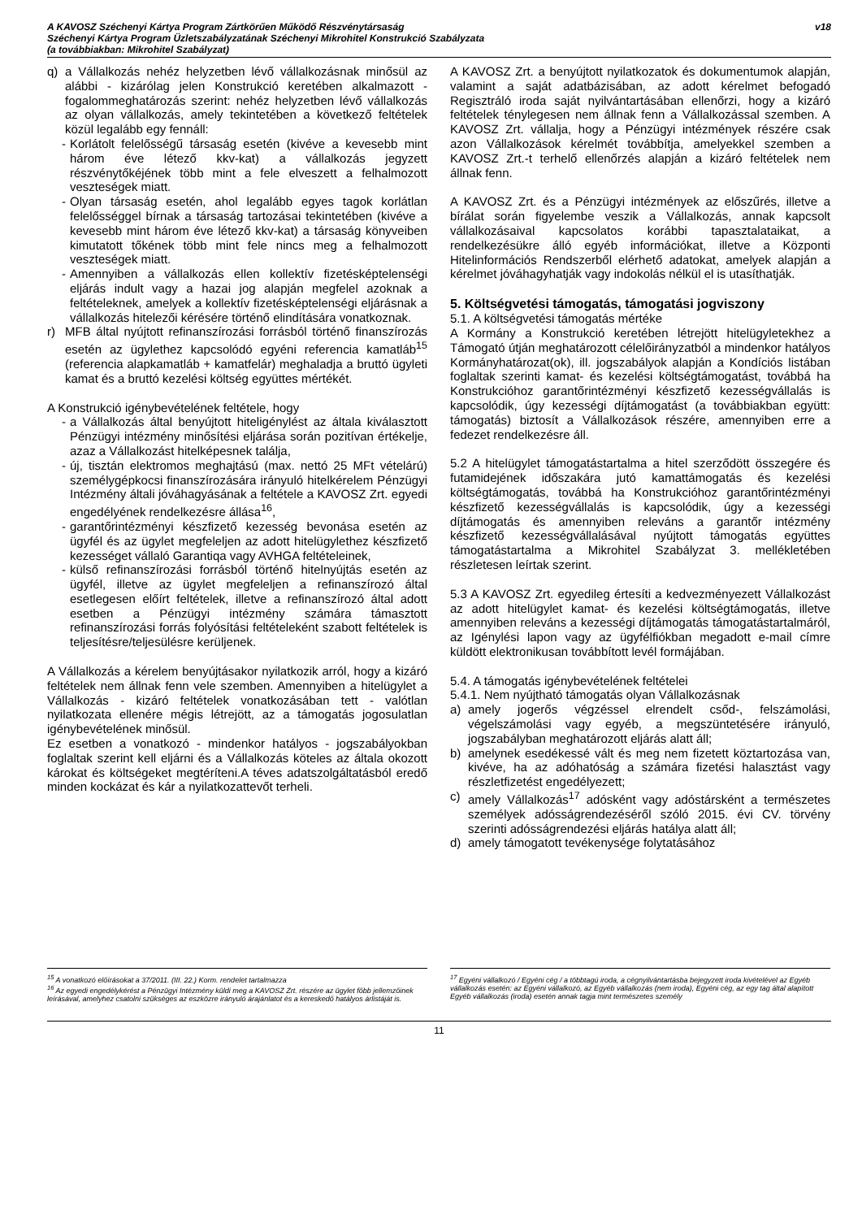A KAVOSZ Széchenyi Kártya Program Zártkörűen Működő Részvénytársaság
Széchenyi Kártya Program Üzletszabályzatának Széchenyi Mikrohitel Konstrukció Szabályzata
(a továbbiakban: Mikrohitel Szabályzat)
v18
q) a Vállalkozás nehéz helyzetben lévő vállalkozásnak minősül az alábbi - kizárólag jelen Konstrukció keretében alkalmazott - fogalommeghatározás szerint: nehéz helyzetben lévő vállalkozás az olyan vállalkozás, amely tekintetében a következő feltételek közül legalább egy fennáll:
- Korlátolt felelősségű társaság esetén (kivéve a kevesebb mint három éve létező kkv-kat) a vállalkozás jegyzett részvénytőkéjének több mint a fele elveszett a felhalmozott veszteségek miatt.
- Olyan társaság esetén, ahol legalább egyes tagok korlátlan felelősséggel bírnak a társaság tartozásai tekintetében (kivéve a kevesebb mint három éve létező kkv-kat) a társaság könyveiben kimutatott tőkének több mint fele nincs meg a felhalmozott veszteségek miatt.
- Amennyiben a vállalkozás ellen kollektív fizetésképtelenségi eljárás indult vagy a hazai jog alapján megfelel azoknak a feltételeknek, amelyek a kollektív fizetésképtelenségi eljárásnak a vállalkozás hitelezői kérésére történő elindítására vonatkoznak.
r) MFB által nyújtott refinanszírozási forrásból történő finanszírozás esetén az ügylethez kapcsolódó egyéni referencia kamatláb<sup>15</sup> (referencia alapkamatláb + kamatfelár) meghaladja a bruttó ügyleti kamat és a bruttó kezelési költség együttes mértékét.
A Konstrukció igénybevételének feltétele, hogy
- a Vállalkozás által benyújtott hiteligénylést az általa kiválasztott Pénzügyi intézmény minősítési eljárása során pozitívan értékelje, azaz a Vállalkozást hitelképesnek találja,
- új, tisztán elektromos meghajtású (max. nettó 25 MFt vételárú) személygépkocsi finanszírozására irányuló hitelkérelem Pénzügyi Intézmény általi jóváhagyásának a feltétele a KAVOSZ Zrt. egyedi engedélyének rendelkezésre állása<sup>16</sup>,
- garantőrintézményi készfizető kezesség bevonása esetén az ügyfél és az ügylet megfeleljen az adott hitelügylethez készfizető kezességet vállaló Garantiqa vagy AVHGA feltételeinek,
- külső refinanszírozási forrásból történő hitelnyújtás esetén az ügyfél, illetve az ügylet megfeleljen a refinanszírozó által esetlegesen előírt feltételek, illetve a refinanszírozó által adott esetben a Pénzügyi intézmény számára támasztott refinanszírozási forrás folyósítási feltételeként szabott feltételek is teljesítésre/teljesülésre kerüljenek.
A Vállalkozás a kérelem benyújtásakor nyilatkozik arról, hogy a kizáró feltételek nem állnak fenn vele szemben. Amennyiben a hitelügylet a Vállalkozás - kizáró feltételek vonatkozásában tett - valótlan nyilatkozata ellenére mégis létrejött, az a támogatás jogosulatlan igénybevételének minősül.
Ez esetben a vonatkozó - mindenkor hatályos - jogszabályokban foglaltak szerint kell eljárni és a Vállalkozás köteles az általa okozott károkat és költségeket megtéríteni.A téves adatszolgáltatásból eredő minden kockázat és kár a nyilatkozattevőt terheli.
A KAVOSZ Zrt. a benyújtott nyilatkozatok és dokumentumok alapján, valamint a saját adatbázisában, az adott kérelmet befogadó Regisztráló iroda saját nyilvántartásában ellenőrzi, hogy a kizáró feltételek ténylegesen nem állnak fenn a Vállalkozással szemben. A KAVOSZ Zrt. vállalja, hogy a Pénzügyi intézmények részére csak azon Vállalkozások kérelmét továbbítja, amelyekkel szemben a KAVOSZ Zrt.-t terhelő ellenőrzés alapján a kizáró feltételek nem állnak fenn.
A KAVOSZ Zrt. és a Pénzügyi intézmények az előszűrés, illetve a bírálat során figyelembe veszik a Vállalkozás, annak kapcsolt vállalkozásaival kapcsolatos korábbi tapasztalataikat, a rendelkezésükre álló egyéb információkat, illetve a Központi Hitelinformációs Rendszerből elérhető adatokat, amelyek alapján a kérelmet jóváhagyhatják vagy indokolás nélkül el is utasíthatják.
5. Költségvetési támogatás, támogatási jogviszony
5.1. A költségvetési támogatás mértéke
A Kormány a Konstrukció keretében létrejött hitelügyletekhez a Támogató útján meghatározott célelőirányzatból a mindenkor hatályos Kormányhatározat(ok), ill. jogszabályok alapján a Kondíciós listában foglaltak szerinti kamat- és kezelési költségtámogatást, továbbá ha Konstrukcióhoz garantőrintézményi készfizető kezességvállalás is kapcsolódik, úgy kezességi díjtámogatást (a továbbiakban együtt: támogatás) biztosít a Vállalkozások részére, amennyiben erre a fedezet rendelkezésre áll.
5.2 A hitelügylet támogatástartalma a hitel szerződött összegére és futamidejének időszakára jutó kamattámogatás és kezelési költségtámogatás, továbbá ha Konstrukcióhoz garantőrintézményi készfizető kezességvállalás is kapcsolódik, úgy a kezességi díjtámogatás és amennyiben releváns a garantőr intézmény készfizető kezességvállalásával nyújtott támogatás együttes támogatástartalma a Mikrohitel Szabályzat 3. mellékletében részletesen leírtak szerint.
5.3 A KAVOSZ Zrt. egyedileg értesíti a kedvezményezett Vállalkozást az adott hitelügylet kamat- és kezelési költségtámogatás, illetve amennyiben releváns a kezességi díjtámogatás támogatástartalmáról, az Igénylési lapon vagy az ügyfélfiókban megadott e-mail címre küldött elektronikusan továbbított levél formájában.
5.4. A támogatás igénybevételének feltételei
5.4.1. Nem nyújtható támogatás olyan Vállalkozásnak
a) amely jogerős végzéssel elrendelt csőd-, felszámolási, végelszámolási vagy egyéb, a megszüntetésére irányuló, jogszabályban meghatározott eljárás alatt áll;
b) amelynek esedékessé vált és meg nem fizetett köztartozása van, kivéve, ha az adóhatóság a számára fizetési halasztást vagy részletfizetést engedélyezett;
c) amely Vállalkozás<sup>17</sup> adósként vagy adóstársként a természetes személyek adósságrendezéséről szóló 2015. évi CV. törvény szerinti adósságrendezési eljárás hatálya alatt áll;
d) amely támogatott tevékenysége folytatásához
<sup>15</sup> A vonatkozó előírásokat a 37/2011. (III. 22.) Korm. rendelet tartalmazza
<sup>16</sup> Az egyedi engedélykérést a Pénzügyi Intézmény küldi meg a KAVOSZ Zrt. részére az ügylet főbb jellemzőinek leírásával, amelyhez csatolni szükséges az eszközre irányuló árajánlatot és a kereskedő hatályos árlistáját is.
<sup>17</sup> Egyéni vállalkozó / Egyéni cég / a többtagú iroda, a cégnyilvántartásba bejegyzett iroda kivételével az Egyéb vállalkozás esetén: az Egyéni vállalkozó, az Egyéb vállalkozás (nem iroda), Egyéni cég, az egy tag által alapított Egyéb vállalkozás (iroda) esetén annak tagja mint természetes személy
11